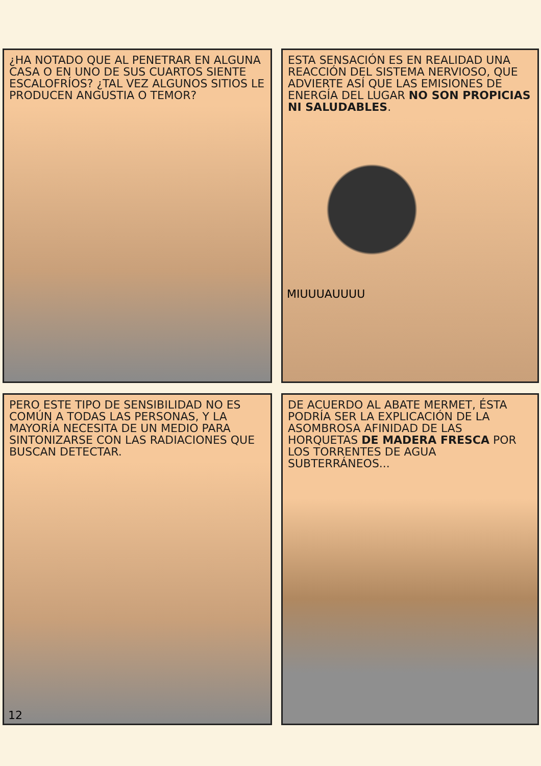¿HA NOTADO QUE AL PENETRAR EN ALGUNA CASA O EN UNO DE SUS CUARTOS SIENTE ESCALOFRÍOS? ¿TAL VEZ ALGUNOS SITIOS LE PRODUCEN ANGUSTIA O TEMOR?
ESTA SENSACIÓN ES EN REALIDAD UNA REACCIÓN DEL SISTEMA NERVIOSO, QUE ADVIERTE ASÍ QUE LAS EMISIONES DE ENERGÍA DEL LUGAR NO SON PROPICIAS NI SALUDABLES.
MIUUUAUUUU
PERO ESTE TIPO DE SENSIBILIDAD NO ES COMÚN A TODAS LAS PERSONAS, Y LA MAYORÍA NECESITA DE UN MEDIO PARA SINTONIZARSE CON LAS RADIACIONES QUE BUSCAN DETECTAR.
12
DE ACUERDO AL ABATE MERMET, ÉSTA PODRÍA SER LA EXPLICACIÓN DE LA ASOMBROSA AFINIDAD DE LAS HORQUETAS DE MADERA FRESCA POR LOS TORRENTES DE AGUA SUBTERRÁNEOS...